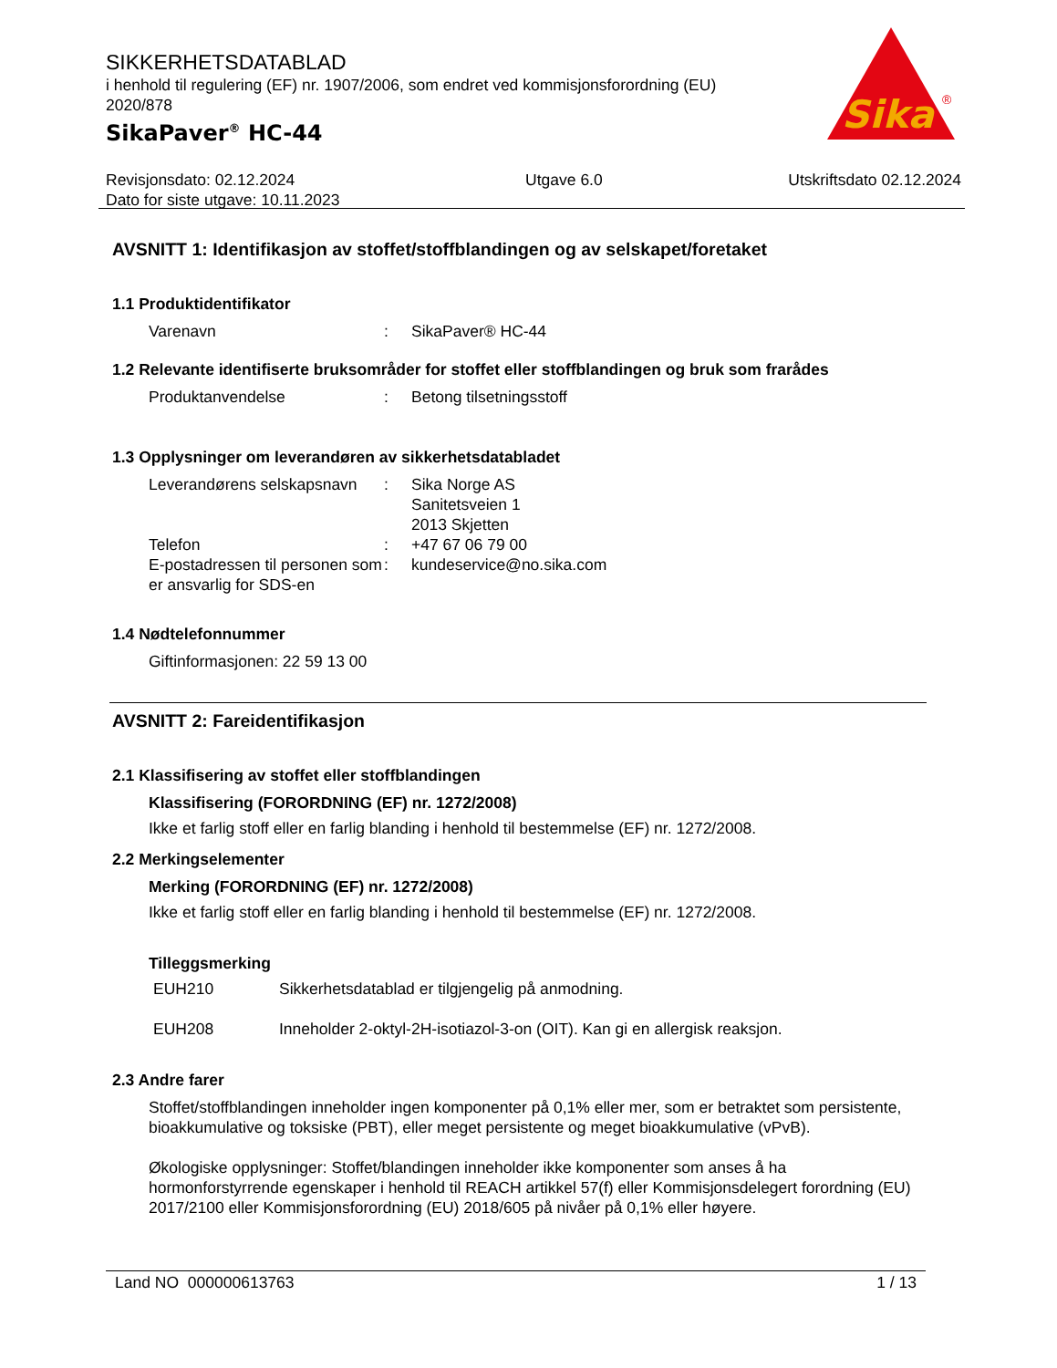SIKKERHETSDATABLAD
i henhold til regulering (EF) nr. 1907/2006, som endret ved kommisjonsforordning (EU) 2020/878
SikaPaver<sup>®</sup> HC-44
Sika
®
Revisjonsdato: 02.12.2024
Dato for siste utgave: 10.11.2023
Utgave 6.0 Utskriftsdato 02.12.2024
AVSNITT 1: Identifikasjon av stoffet/stoffblandingen og av selskapet/foretaket
1.1 Produktidentifikator
Varenavn : SikaPaver® HC-44
1.2 Relevante identifiserte bruksområder for stoffet eller stoffblandingen og bruk som frarådes
Produktanvendelse : Betong tilsetningsstoff
1.3 Opplysninger om leverandøren av sikkerhetsdatabladet
Leverandørens selskapsnavn
: Sika Norge AS
Sanitetsveien 1
2013 Skjetten
Telefon : +47 67 06 79 00
E-postadressen til personen som er ansvarlig for SDS-en
: kundeservice@no.sika.com
1.4 Nødtelefonnummer
Giftinformasjonen: 22 59 13 00
AVSNITT 2: Fareidentifikasjon
2.1 Klassifisering av stoffet eller stoffblandingen
Klassifisering (FORORDNING (EF) nr. 1272/2008)
Ikke et farlig stoff eller en farlig blanding i henhold til bestemmelse (EF) nr. 1272/2008.
2.2 Merkingselementer
Merking (FORORDNING (EF) nr. 1272/2008)
Ikke et farlig stoff eller en farlig blanding i henhold til bestemmelse (EF) nr. 1272/2008.
Tilleggsmerking
EUH210 Sikkerhetsdatablad er tilgjengelig på anmodning.
EUH208 Inneholder 2-oktyl-2H-isotiazol-3-on (OIT). Kan gi en allergisk reaksjon.
2.3 Andre farer
Stoffet/stoffblandingen inneholder ingen komponenter på 0,1% eller mer, som er betraktet som persistente, bioakkumulative og toksiske (PBT), eller meget persistente og meget bioakkumulative (vPvB).
Økologiske opplysninger: Stoffet/blandingen inneholder ikke komponenter som anses å ha hormonforstyrrende egenskaper i henhold til REACH artikkel 57(f) eller Kommisjonsdelegert forordning (EU) 2017/2100 eller Kommisjonsforordning (EU) 2018/605 på nivåer på 0,1% eller høyere.
Land NO 000000613763 1 / 13